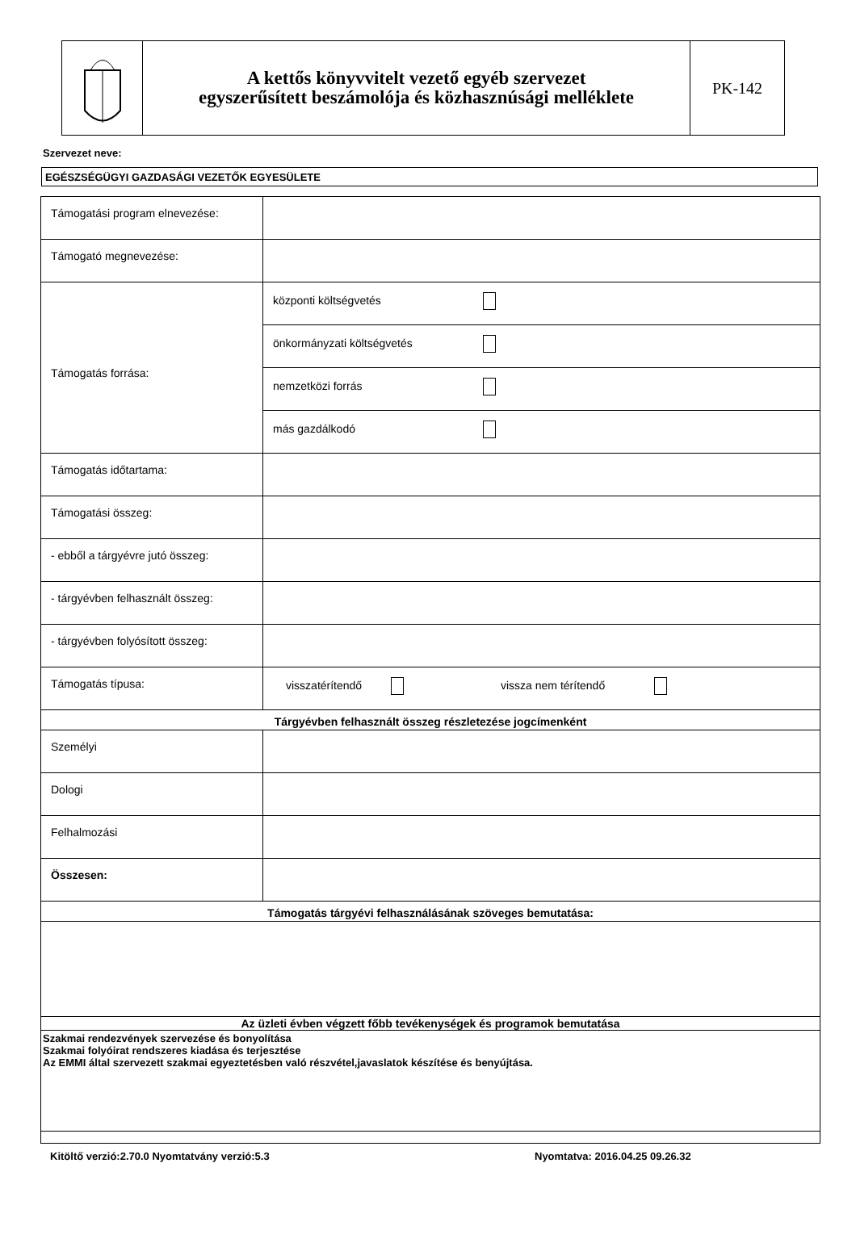A kettős könyvvitelt vezető egyéb szervezet
egyszerűsített beszámolója és közhasznúsági melléklete
PK-142
Szervezet neve:
EGÉSZSÉGÜGYI GAZDASÁGI VEZETŐK EGYESÜLETE
| Támogatási program elnevezése: | |
| Támogató megnevezése: | |
| Támogatás forrása: | központi költségvetés |
| | önkormányzati költségvetés |
| | nemzetközi forrás |
| | más gazdálkodó |
| Támogatás időtartama: | |
| Támogatási összeg: | |
| - ebből a tárgyévre jutó összeg: | |
| - tárgyévben felhasznált összeg: | |
| - tárgyévben folyósított összeg: | |
| Támogatás típusa: | visszatérítendő vissza nem térítendő |
| Tárgyévben felhasznált összeg részletezése jogcímenként | |
| Személyi | |
| Dologi | |
| Felhalmozási | |
| Összesen: | |
| Támogatás tárgyévi felhasználásának szöveges bemutatása: | |
| Az üzleti évben végzett főbb tevékenységek és programok bemutatása | |
| Szakmai rendezvények szervezése és bonyolítása Szakmai folyóirat rendszeres kiadása és terjesztése Az EMMI által szervezett szakmai egyeztetésben való részvétel,javaslatok készítése és benyújtása. | |
Kitöltő verzió:2.70.0 Nyomtatvány verzió:5.3 Nyomtatva: 2016.04.25 09.26.32